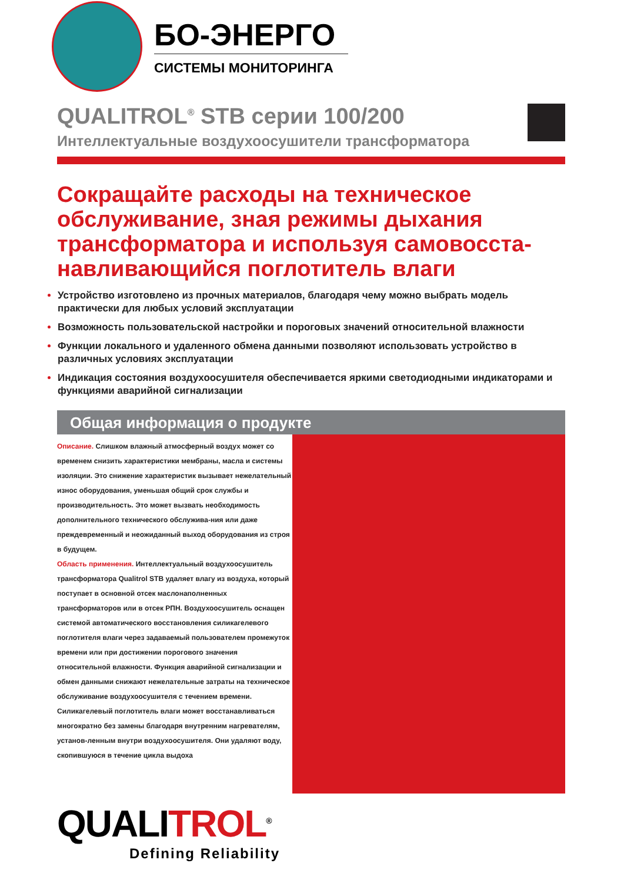БО-ЭНЕРГО
СИСТЕМЫ МОНИТОРИНГА
QUALITROL<sup>®</sup> STB серии 100/200
Интеллектуальные воздухоосушители трансформатора
Сокращайте расходы на техническое обслуживание, зная режимы дыхания трансформатора и используя самовосста-навливающийся поглотитель влаги
Устройство изготовлено из прочных материалов, благодаря чему можно выбрать модель практически для любых условий эксплуатации
Возможность пользовательской настройки и пороговых значений относительной влажности
Функции локального и удаленного обмена данными позволяют использовать устройство в различных условиях эксплуатации
Индикация состояния воздухоосушителя обеспечивается яркими светодиодными индикаторами и функциями аварийной сигнализации
Общая информация о продукте
Описание. Слишком влажный атмосферный воздух может со временем снизить характеристики мембраны, масла и системы изоляции. Это снижение характеристик вызывает нежелательный износ оборудования, уменьшая общий срок службы и производительность. Это может вызвать необходимость дополнительного технического обслужива-ния или даже преждевременный и неожиданный выход оборудования из строя в будущем.
Область применения. Интеллектуальный воздухоосушитель трансформатора Qualitrol STB удаляет влагу из воздуха, который поступает в основной отсек маслонаполненных трансформаторов или в отсек РПН. Воздухоосушитель оснащен системой автоматического восстановления силикагелевого поглотителя влаги через задаваемый пользователем промежуток времени или при достижении порогового значения относительной влажности. Функция аварийной сигнализации и обмен данными снижают нежелательные затраты на техническое обслуживание воздухоосушителя с течением времени. Силикагелевый поглотитель влаги может восстанавливаться многократно без замены благодаря внутренним нагревателям, установ-ленным внутри воздухоосушителя. Они удаляют воду, скопившуюся в течение цикла выдоха
QUALITROL<sup>®</sup>
Defining Reliability